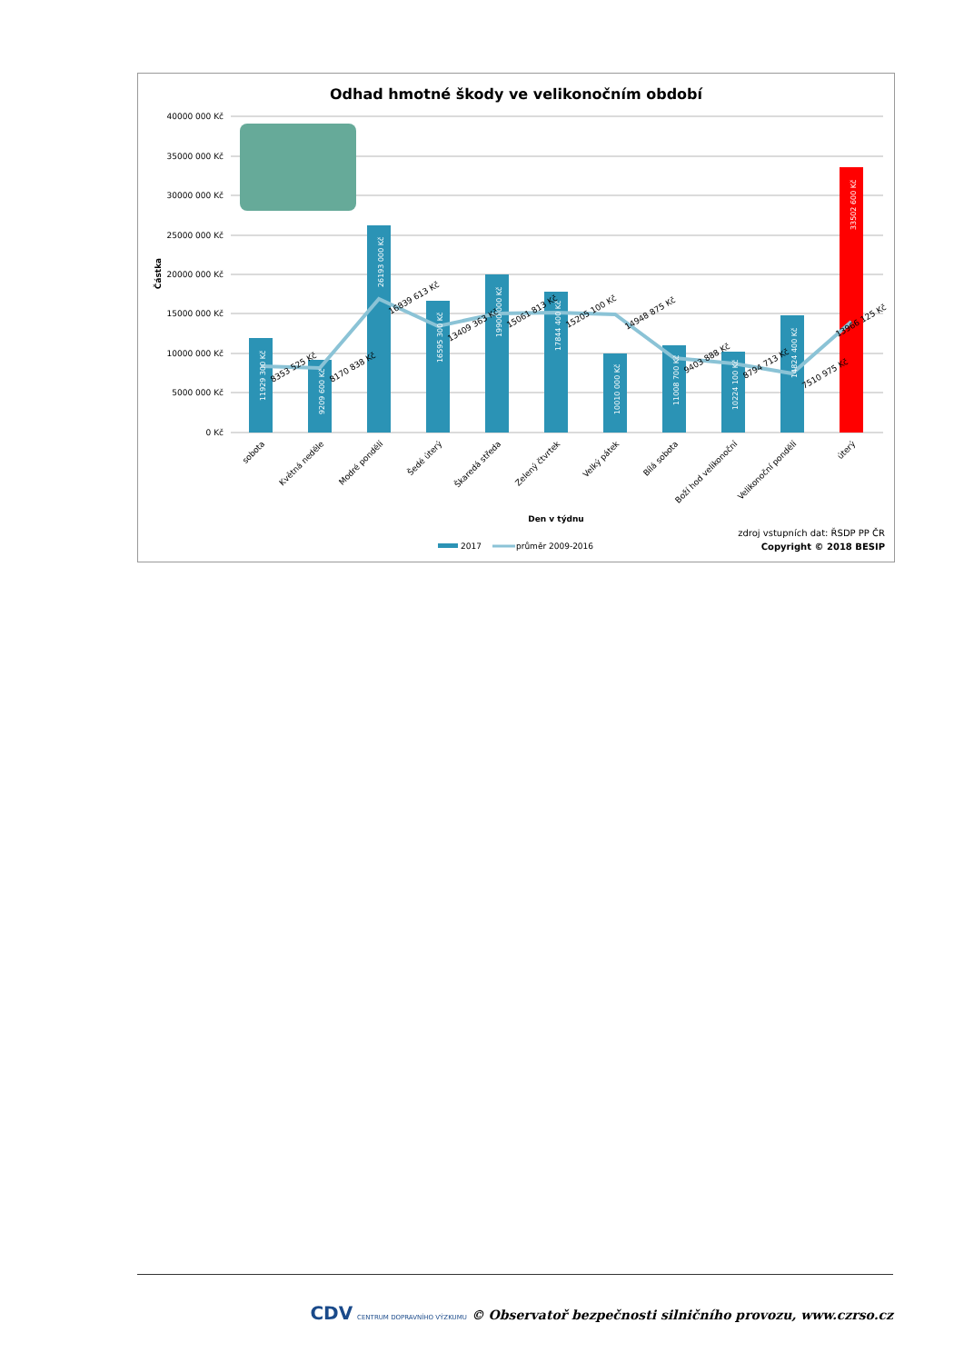Odhad hmotné škody ve velikonočním období
40000 000 Kč
35000 000 Kč
30000 000 Kč
25000 000 Kč
20000 000 Kč
15000 000 Kč
10000 000 Kč
5000 000 Kč
0 Kč
Částka
11929 300 Kč
9209 600 Kč
26193 000 Kč
16595 300 Kč
19900 000 Kč
17844 400 Kč
10010 000 Kč
11008 700 Kč
10224 100 Kč
14824 400 Kč
33502 600 Kč
8353 525 Kč
8170 838 Kč
16839 613 Kč
13409 363 Kč
15061 813 Kč
15205 100 Kč
14948 875 Kč
9403 888 Kč
8794 713 Kč
7510 975 Kč
13966 125 Kč
sobota
Květná neděle
Modré pondělí
Šedé úterý
Škaredá středa
Zelený čtvrtek
Velký pátek
Bílá sobota
Boží hod velikonoční
Velikonoční pondělí
úterý
Den v týdnu
2017
průměr 2009-2016
zdroj vstupních dat: ŘSDP PP ČR
Copyright © 2018 BESIP
CDV CENTRUM DOPRAVNÍHO VÝZKUMU © Observatoř bezpečnosti silničního provozu, www.czrso.cz